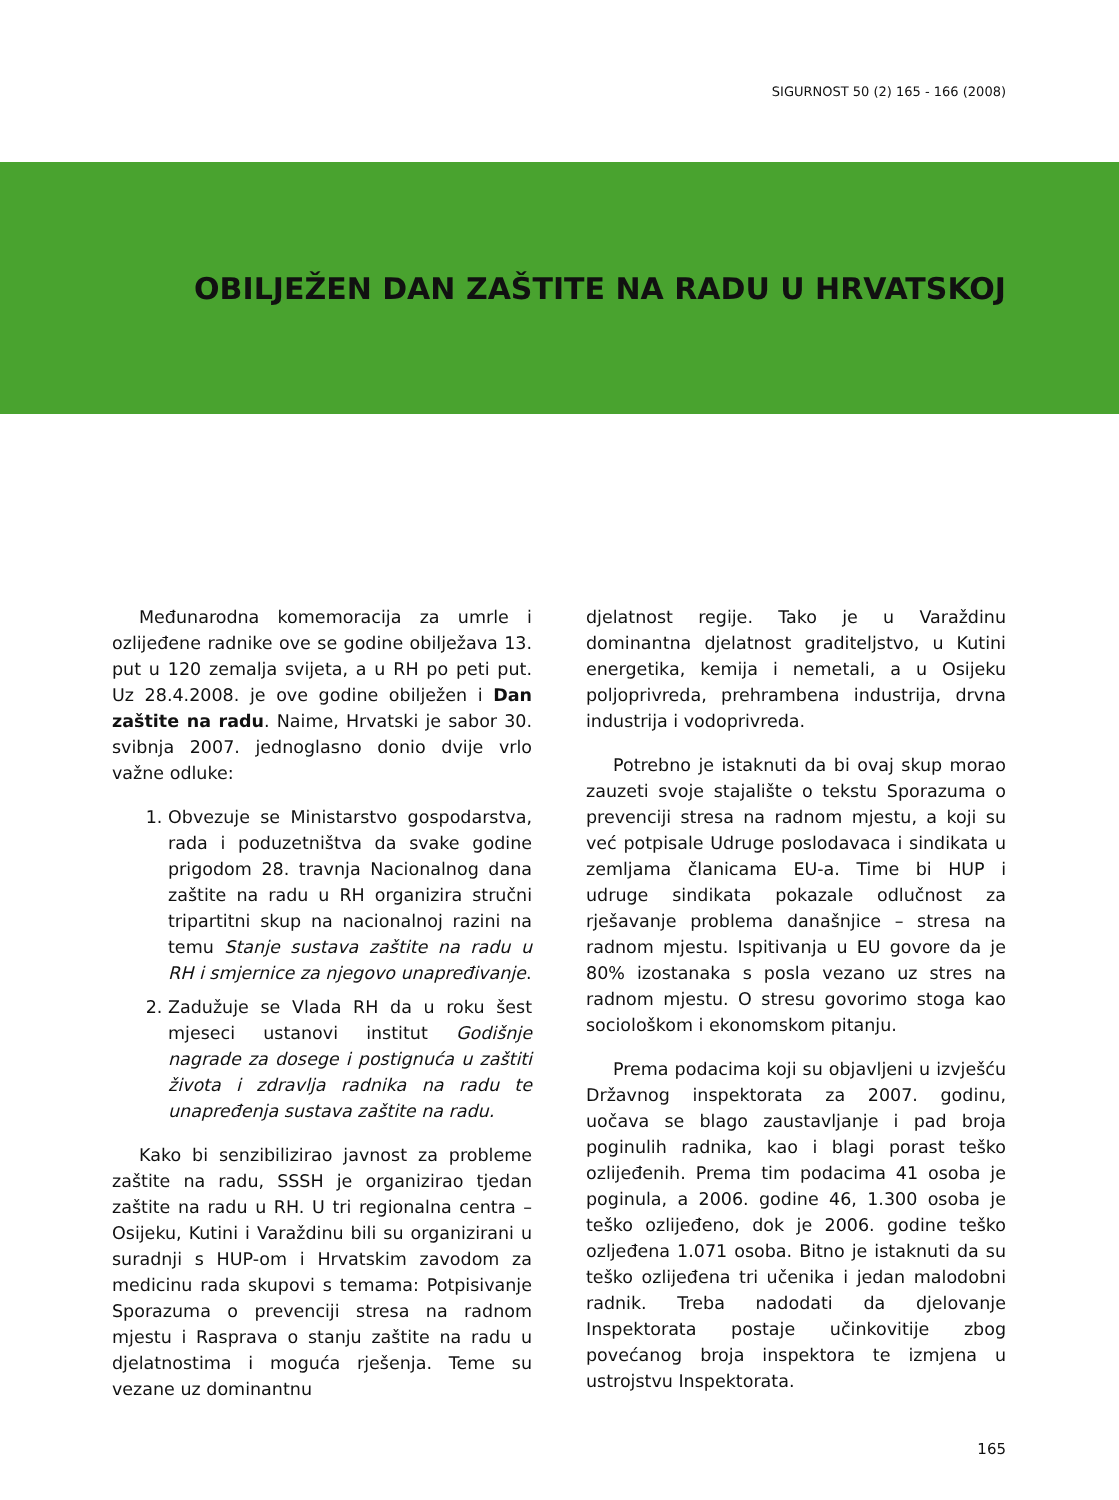SIGURNOST 50 (2) 165 - 166 (2008)
OBILJEŽEN DAN ZAŠTITE NA RADU U HRVATSKOJ
Međunarodna komemoracija za umrle i ozlijeđene radnike ove se godine obilježava 13. put u 120 zemalja svijeta, a u RH po peti put. Uz 28.4.2008. je ove godine obilježen i Dan zaštite na radu. Naime, Hrvatski je sabor 30. svibnja 2007. jednoglasno donio dvije vrlo važne odluke:
1. Obvezuje se Ministarstvo gospodarstva, rada i poduzetništva da svake godine prigodom 28. travnja Nacionalnog dana zaštite na radu u RH organizira stručni tripartitni skup na nacionalnoj razini na temu Stanje sustava zaštite na radu u RH i smjernice za njegovo unapređivanje.
2. Zadužuje se Vlada RH da u roku šest mjeseci ustanovi institut Godišnje nagrade za dosege i postignuća u zaštiti života i zdravlja radnika na radu te unapređenja sustava zaštite na radu.
Kako bi senzibilizirao javnost za probleme zaštite na radu, SSSH je organizirao tjedan zaštite na radu u RH. U tri regionalna centra – Osijeku, Kutini i Varaždinu bili su organizirani u suradnji s HUP-om i Hrvatskim zavodom za medicinu rada skupovi s temama: Potpisivanje Sporazuma o prevenciji stresa na radnom mjestu i Rasprava o stanju zaštite na radu u djelatnostima i moguća rješenja. Teme su vezane uz dominantnu
djelatnost regije. Tako je u Varaždinu dominantna djelatnost graditeljstvo, u Kutini energetika, kemija i nemetali, a u Osijeku poljoprivreda, prehrambena industrija, drvna industrija i vodoprivreda.
Potrebno je istaknuti da bi ovaj skup morao zauzeti svoje stajalište o tekstu Sporazuma o prevenciji stresa na radnom mjestu, a koji su već potpisale Udruge poslodavaca i sindikata u zemljama članicama EU-a. Time bi HUP i udruge sindikata pokazale odlučnost za rješavanje problema današnjice – stresa na radnom mjestu. Ispitivanja u EU govore da je 80% izostanaka s posla vezano uz stres na radnom mjestu. O stresu govorimo stoga kao sociološkom i ekonomskom pitanju.
Prema podacima koji su objavljeni u izvješću Državnog inspektorata za 2007. godinu, uočava se blago zaustavljanje i pad broja poginulih radnika, kao i blagi porast teško ozlijeđenih. Prema tim podacima 41 osoba je poginula, a 2006. godine 46, 1.300 osoba je teško ozlijeđeno, dok je 2006. godine teško ozljeđena 1.071 osoba. Bitno je istaknuti da su teško ozlijeđena tri učenika i jedan malodobni radnik. Treba nadodati da djelovanje Inspektorata postaje učinkovitije zbog povećanog broja inspektora te izmjena u ustrojstvu Inspektorata.
165